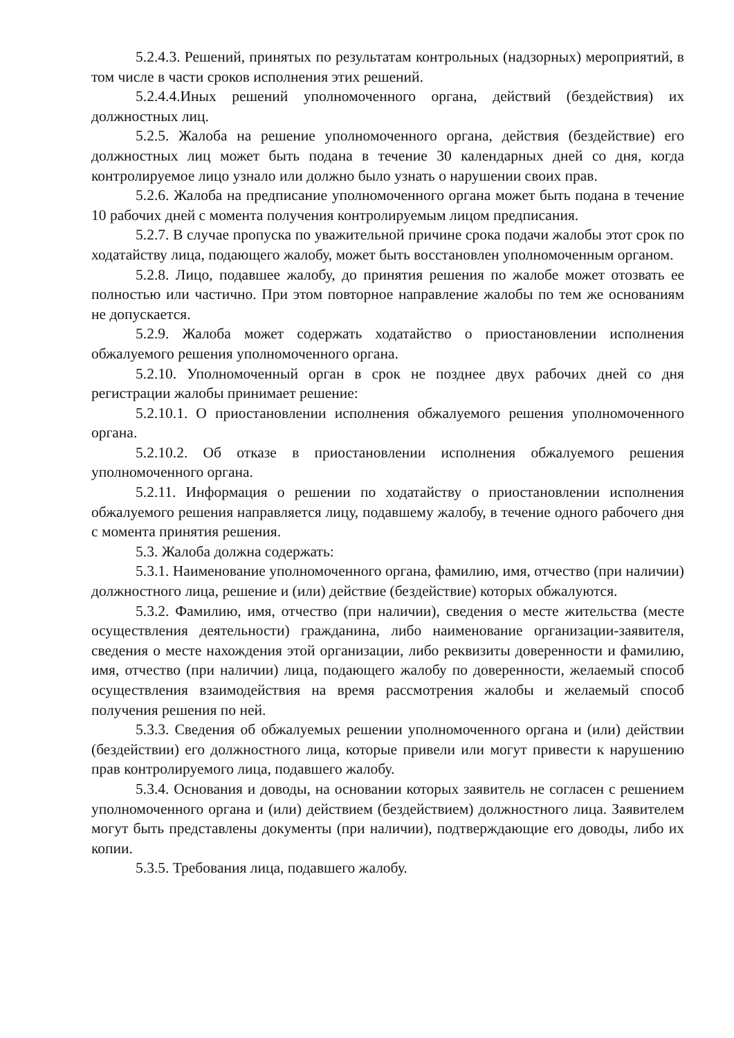5.2.4.3. Решений, принятых по результатам контрольных (надзорных) мероприятий, в том числе в части сроков исполнения этих решений.
5.2.4.4.Иных решений уполномоченного органа, действий (бездействия) их должностных лиц.
5.2.5. Жалоба на решение уполномоченного органа, действия (бездействие) его должностных лиц может быть подана в течение 30 календарных дней со дня, когда контролируемое лицо узнало или должно было узнать о нарушении своих прав.
5.2.6. Жалоба на предписание уполномоченного органа может быть подана в течение 10 рабочих дней с момента получения контролируемым лицом предписания.
5.2.7. В случае пропуска по уважительной причине срока подачи жалобы этот срок по ходатайству лица, подающего жалобу, может быть восстановлен уполномоченным органом.
5.2.8. Лицо, подавшее жалобу, до принятия решения по жалобе может отозвать ее полностью или частично. При этом повторное направление жалобы по тем же основаниям не допускается.
5.2.9. Жалоба может содержать ходатайство о приостановлении исполнения обжалуемого решения уполномоченного органа.
5.2.10. Уполномоченный орган в срок не позднее двух рабочих дней со дня регистрации жалобы принимает решение:
5.2.10.1. О приостановлении исполнения обжалуемого решения уполномоченного органа.
5.2.10.2. Об отказе в приостановлении исполнения обжалуемого решения уполномоченного органа.
5.2.11. Информация о решении по ходатайству о приостановлении исполнения обжалуемого решения направляется лицу, подавшему жалобу, в течение одного рабочего дня с момента принятия решения.
5.3. Жалоба должна содержать:
5.3.1. Наименование уполномоченного органа, фамилию, имя, отчество (при наличии) должностного лица, решение и (или) действие (бездействие) которых обжалуются.
5.3.2. Фамилию, имя, отчество (при наличии), сведения о месте жительства (месте осуществления деятельности) гражданина, либо наименование организации-заявителя, сведения о месте нахождения этой организации, либо реквизиты доверенности и фамилию, имя, отчество (при наличии) лица, подающего жалобу по доверенности, желаемый способ осуществления взаимодействия на время рассмотрения жалобы и желаемый способ получения решения по ней.
5.3.3. Сведения об обжалуемых решении уполномоченного органа и (или) действии (бездействии) его должностного лица, которые привели или могут привести к нарушению прав контролируемого лица, подавшего жалобу.
5.3.4. Основания и доводы, на основании которых заявитель не согласен с решением уполномоченного органа и (или) действием (бездействием) должностного лица. Заявителем могут быть представлены документы (при наличии), подтверждающие его доводы, либо их копии.
5.3.5. Требования лица, подавшего жалобу.